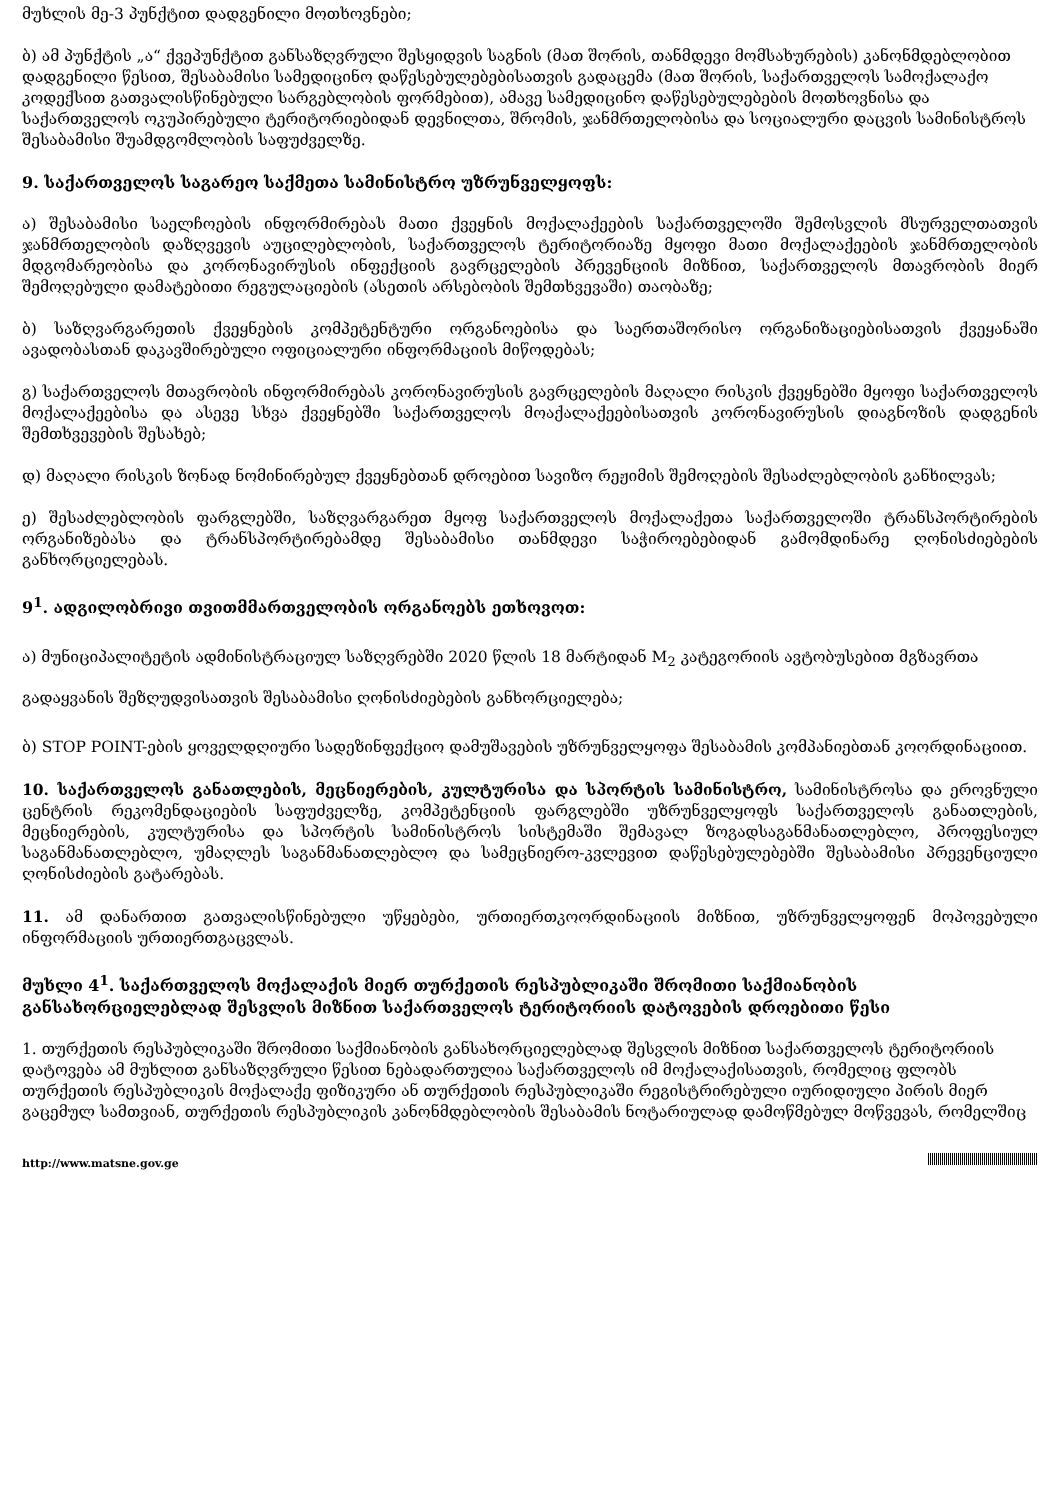მუხლის მე-3 პუნქტით დადგენილი მოთხოვნები;
ბ) ამ პუნქტის „ა“ ქვეპუნქტით განსაზღვრული შესყიდვის საგნის (მათ შორის, თანმდევი მომსახურების) კანონმდებლობით დადგენილი წესით, შესაბამისი სამედიცინო დაწესებულებებისათვის გადაცემა (მათ შორის, საქართველოს სამოქალაქო კოდექსით გათვალისწინებული სარგებლობის ფორმებით), ამავე სამედიცინო დაწესებულებების მოთხოვნისა და საქართველოს ოკუპირებული ტერიტორიებიდან დევნილთა, შრომის, ჯანმრთელობისა და სოციალური დაცვის სამინისტროს შესაბამისი შუამდგომლობის საფუძველზე.
9. საქართველოს საგარეო საქმეთა სამინისტრო უზრუნველყოფს:
ა) შესაბამისი საელჩოების ინფორმირებას მათი ქვეყნის მოქალაქეების საქართველოში შემოსვლის მსურველთათვის ჯანმრთელობის დაზღვევის აუცილებლობის, საქართველოს ტერიტორიაზე მყოფი მათი მოქალაქეების ჯანმრთელობის მდგომარეობისა და კორონავირუსის ინფექციის გავრცელების პრევენციის მიზნით, საქართველოს მთავრობის მიერ შემოღებული დამატებითი რეგულაციების (ასეთის არსებობის შემთხვევაში) თაობაზე;
ბ) საზღვარგარეთის ქვეყნების კომპეტენტური ორგანოებისა და საერთაშორისო ორგანიზაციებისათვის ქვეყანაში ავადობასთან დაკავშირებული ოფიციალური ინფორმაციის მიწოდებას;
გ) საქართველოს მთავრობის ინფორმირებას კორონავირუსის გავრცელების მაღალი რისკის ქვეყნებში მყოფი საქართველოს მოქალაქეებისა და ასევე სხვა ქვეყნებში საქართველოს მოაქალაქეებისათვის კორონავირუსის დიაგნოზის დადგენის შემთხვევების შესახებ;
დ) მაღალი რისკის ზონად ნომინირებულ ქვეყნებთან დროებით სავიზო რეჟიმის შემოღების შესაძლებლობის განხილვას;
ე) შესაძლებლობის ფარგლებში, საზღვარგარეთ მყოფ საქართველოს მოქალაქეთა საქართველოში ტრანსპორტირების ორგანიზებასა და ტრანსპორტირებამდე შესაბამისი თანმდევი საჭიროებებიდან გამომდინარე ღონისძიებების განხორციელებას.
9<sup>1</sup>. ადგილობრივი თვითმმართველობის ორგანოებს ეთხოვოთ:
ა) მუნიციპალიტეტის ადმინისტრაციულ საზღვრებში 2020 წლის 18 მარტიდან M<sub>2</sub> კატეგორიის ავტობუსებით მგზავრთა გადაყვანის შეზღუდვისათვის შესაბამისი ღონისძიებების განხორციელება;
ბ) STOP POINT-ების ყოველდღიური სადეზინფექციო დამუშავების უზრუნველყოფა შესაბამის კომპანიებთან კოორდინაციით.
10. საქართველოს განათლების, მეცნიერების, კულტურისა და სპორტის სამინისტრო, სამინისტროსა და ეროვნული ცენტრის რეკომენდაციების საფუძველზე, კომპეტენციის ფარგლებში უზრუნველყოფს საქართველოს განათლების, მეცნიერების, კულტურისა და სპორტის სამინისტროს სისტემაში შემავალ ზოგადსაგანმანათლებლო, პროფესიულ საგანმანათლებლო, უმაღლეს საგანმანათლებლო და სამეცნიერო-კვლევით დაწესებულებებში შესაბამისი პრევენციული ღონისძიების გატარებას.
11. ამ დანართით გათვალისწინებული უწყებები, ურთიერთკოორდინაციის მიზნით, უზრუნველყოფენ მოპოვებული ინფორმაციის ურთიერთგაცვლას.
მუხლი 4<sup>1</sup>. საქართველოს მოქალაქის მიერ თურქეთის რესპუბლიკაში შრომითი საქმიანობის განსახორციელებლად შესვლის მიზნით საქართველოს ტერიტორიის დატოვების დროებითი წესი
1. თურქეთის რესპუბლიკაში შრომითი საქმიანობის განსახორციელებლად შესვლის მიზნით საქართველოს ტერიტორიის დატოვება ამ მუხლით განსაზღვრული წესით ნებადართულია საქართველოს იმ მოქალაქისათვის, რომელიც ფლობს თურქეთის რესპუბლიკის მოქალაქე ფიზიკური ან თურქეთის რესპუბლიკაში რეგისტრირებული იურიდიული პირის მიერ გაცემულ სამთვიან, თურქეთის რესპუბლიკის კანონმდებლობის შესაბამის ნოტარიულად დამოწმებულ მოწვევას, რომელშიც
http://www.matsne.gov.ge